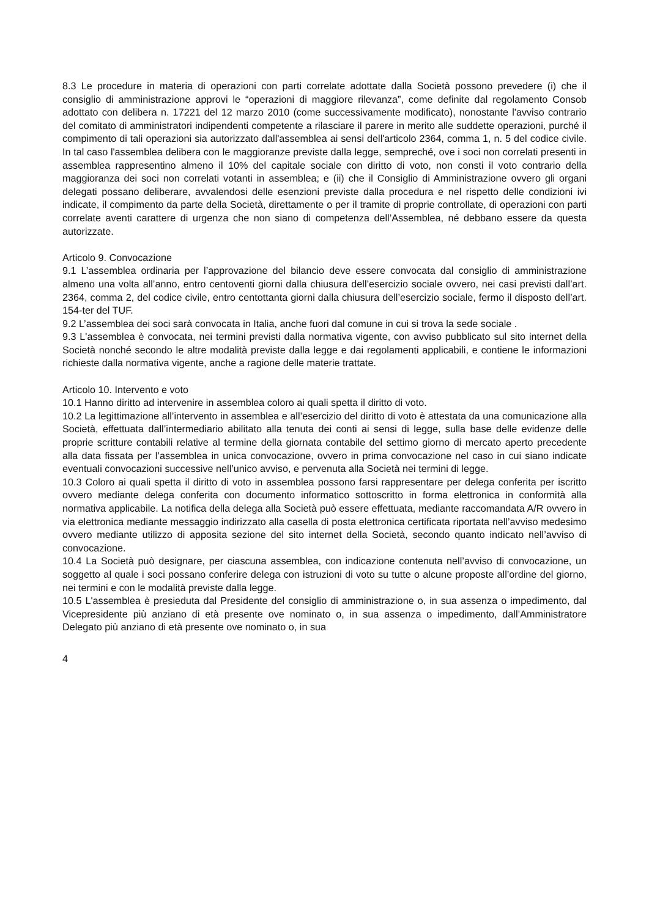8.3 Le procedure in materia di operazioni con parti correlate adottate dalla Società possono prevedere (i) che il consiglio di amministrazione approvi le “operazioni di maggiore rilevanza”, come definite dal regolamento Consob adottato con delibera n. 17221 del 12 marzo 2010 (come successivamente modificato), nonostante l'avviso contrario del comitato di amministratori indipendenti competente a rilasciare il parere in merito alle suddette operazioni, purché il compimento di tali operazioni sia autorizzato dall'assemblea ai sensi dell'articolo 2364, comma 1, n. 5 del codice civile. In tal caso l'assemblea delibera con le maggioranze previste dalla legge, sempreché, ove i soci non correlati presenti in assemblea rappresentino almeno il 10% del capitale sociale con diritto di voto, non consti il voto contrario della maggioranza dei soci non correlati votanti in assemblea; e (ii) che il Consiglio di Amministrazione ovvero gli organi delegati possano deliberare, avvalendosi delle esenzioni previste dalla procedura e nel rispetto delle condizioni ivi indicate, il compimento da parte della Società, direttamente o per il tramite di proprie controllate, di operazioni con parti correlate aventi carattere di urgenza che non siano di competenza dell’Assemblea, né debbano essere da questa autorizzate.
Articolo 9. Convocazione
9.1 L’assemblea ordinaria per l’approvazione del bilancio deve essere convocata dal consiglio di amministrazione almeno una volta all’anno, entro centoventi giorni dalla chiusura dell’esercizio sociale ovvero, nei casi previsti dall’art. 2364, comma 2, del codice civile, entro centottanta giorni dalla chiusura dell’esercizio sociale, fermo il disposto dell’art. 154-ter del TUF.
9.2 L’assemblea dei soci sarà convocata in Italia, anche fuori dal comune in cui si trova la sede sociale .
9.3 L'assemblea è convocata, nei termini previsti dalla normativa vigente, con avviso pubblicato sul sito internet della Società nonché secondo le altre modalità previste dalla legge e dai regolamenti applicabili, e contiene le informazioni richieste dalla normativa vigente, anche a ragione delle materie trattate.
Articolo 10. Intervento e voto
10.1 Hanno diritto ad intervenire in assemblea coloro ai quali spetta il diritto di voto.
10.2 La legittimazione all’intervento in assemblea e all’esercizio del diritto di voto è attestata da una comunicazione alla Società, effettuata dall’intermediario abilitato alla tenuta dei conti ai sensi di legge, sulla base delle evidenze delle proprie scritture contabili relative al termine della giornata contabile del settimo giorno di mercato aperto precedente alla data fissata per l’assemblea in unica convocazione, ovvero in prima convocazione nel caso in cui siano indicate eventuali convocazioni successive nell’unico avviso, e pervenuta alla Società nei termini di legge.
10.3 Coloro ai quali spetta il diritto di voto in assemblea possono farsi rappresentare per delega conferita per iscritto ovvero mediante delega conferita con documento informatico sottoscritto in forma elettronica in conformità alla normativa applicabile. La notifica della delega alla Società può essere effettuata, mediante raccomandata A/R ovvero in via elettronica mediante messaggio indirizzato alla casella di posta elettronica certificata riportata nell’avviso medesimo ovvero mediante utilizzo di apposita sezione del sito internet della Società, secondo quanto indicato nell’avviso di convocazione.
10.4 La Società può designare, per ciascuna assemblea, con indicazione contenuta nell’avviso di convocazione, un soggetto al quale i soci possano conferire delega con istruzioni di voto su tutte o alcune proposte all’ordine del giorno, nei termini e con le modalità previste dalla legge.
10.5 L'assemblea è presieduta dal Presidente del consiglio di amministrazione o, in sua assenza o impedimento, dal Vicepresidente più anziano di età presente ove nominato o, in sua assenza o impedimento, dall’Amministratore Delegato più anziano di età presente ove nominato o, in sua
4